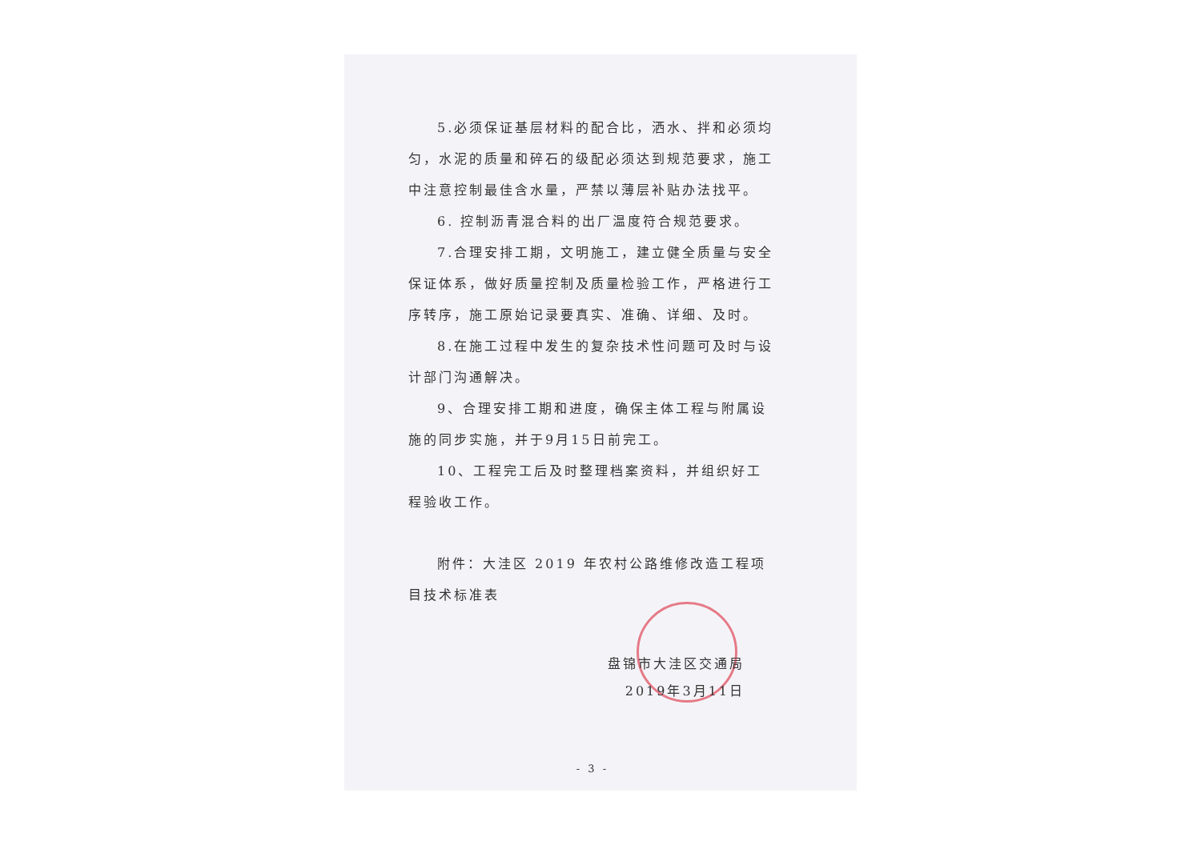5.必须保证基层材料的配合比，洒水、拌和必须均匀，水泥的质量和碎石的级配必须达到规范要求，施工中注意控制最佳含水量，严禁以薄层补贴办法找平。
6. 控制沥青混合料的出厂温度符合规范要求。
7.合理安排工期，文明施工，建立健全质量与安全保证体系，做好质量控制及质量检验工作，严格进行工序转序，施工原始记录要真实、准确、详细、及时。
8.在施工过程中发生的复杂技术性问题可及时与设计部门沟通解决。
9、合理安排工期和进度，确保主体工程与附属设施的同步实施，并于9月15日前完工。
10、工程完工后及时整理档案资料，并组织好工程验收工作。
附件：大洼区 2019 年农村公路维修改造工程项目技术标准表
盘锦市大洼区交通局
2019年3月11日
- 3 -